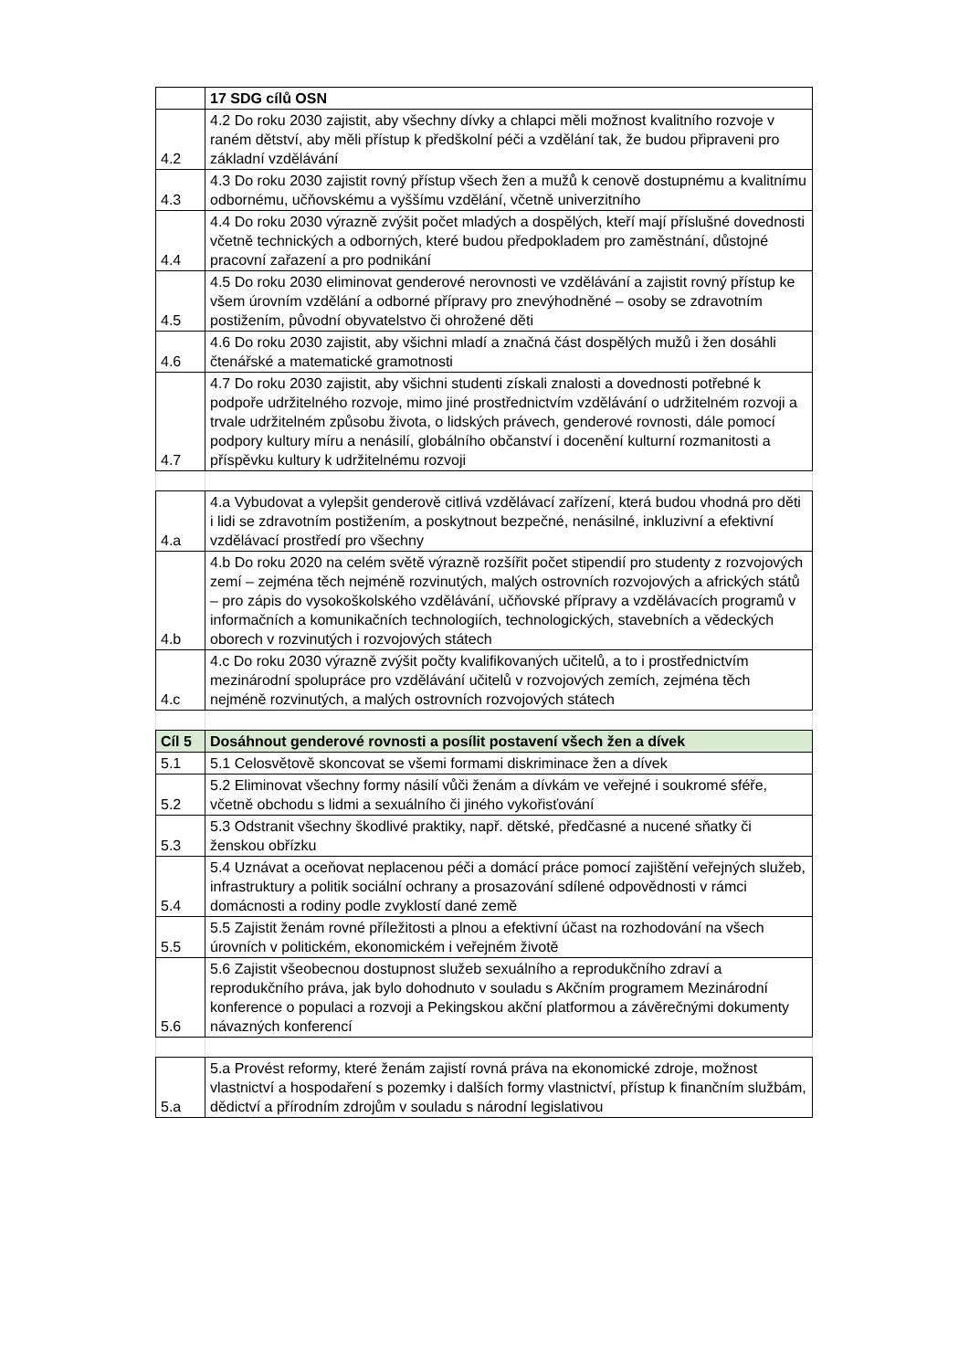| | 17 SDG cílů OSN |
| 4.2 | 4.2 Do roku 2030 zajistit, aby všechny dívky a chlapci měli možnost kvalitního rozvoje v raném dětství, aby měli přístup k předškolní péči a vzdělání tak, že budou připraveni pro základní vzdělávání |
| 4.3 | 4.3 Do roku 2030 zajistit rovný přístup všech žen a mužů k cenově dostupnému a kvalitnímu odbornému, učňovskému a vyššímu vzdělání, včetně univerzitního |
| 4.4 | 4.4 Do roku 2030 výrazně zvýšit počet mladých a dospělých, kteří mají příslušné dovednosti včetně technických a odborných, které budou předpokladem pro zaměstnání, důstojné pracovní zařazení a pro podnikání |
| 4.5 | 4.5 Do roku 2030 eliminovat genderové nerovnosti ve vzdělávání a zajistit rovný přístup ke všem úrovním vzdělání a odborné přípravy pro znevýhodněné – osoby se zdravotním postižením, původní obyvatelstvo či ohrožené děti |
| 4.6 | 4.6 Do roku 2030 zajistit, aby všichni mladí a značná část dospělých mužů i žen dosáhli čtenářské a matematické gramotnosti |
| 4.7 | 4.7 Do roku 2030 zajistit, aby všichni studenti získali znalosti a dovednosti potřebné k podpoře udržitelného rozvoje, mimo jiné prostřednictvím vzdělávání o udržitelném rozvoji a trvale udržitelném způsobu života, o lidských právech, genderové rovnosti, dále pomocí podpory kultury míru a nenásilí, globálního občanství i docenění kulturní rozmanitosti a příspěvku kultury k udržitelnému rozvoji |
| 4.a | 4.a Vybudovat a vylepšit genderově citlivá vzdělávací zařízení, která budou vhodná pro děti i lidi se zdravotním postižením, a poskytnout bezpečné, nenásilné, inkluzivní a efektivní vzdělávací prostředí pro všechny |
| 4.b | 4.b Do roku 2020 na celém světě výrazně rozšířit počet stipendií pro studenty z rozvojových zemí – zejména těch nejméně rozvinutých, malých ostrovních rozvojových a afrických států – pro zápis do vysokoškolského vzdělávání, učňovské přípravy a vzdělávacích programů v informačních a komunikačních technologiích, technologických, stavebních a vědeckých oborech v rozvinutých i rozvojových státech |
| 4.c | 4.c Do roku 2030 výrazně zvýšit počty kvalifikovaných učitelů, a to i prostřednictvím mezinárodní spolupráce pro vzdělávání učitelů v rozvojových zemích, zejména těch nejméně rozvinutých, a malých ostrovních rozvojových státech |
| Cíl 5 | Dosáhnout genderové rovnosti a posílit postavení všech žen a dívek |
| 5.1 | 5.1 Celosvětově skoncovat se všemi formami diskriminace žen a dívek |
| 5.2 | 5.2 Eliminovat všechny formy násilí vůči ženám a dívkám ve veřejné i soukromé sféře, včetně obchodu s lidmi a sexuálního či jiného vykořisťování |
| 5.3 | 5.3 Odstranit všechny škodlivé praktiky, např. dětské, předčasné a nucené sňatky či ženskou obřízku |
| 5.4 | 5.4 Uznávat a oceňovat neplacenou péči a domácí práce pomocí zajištění veřejných služeb, infrastruktury a politik sociální ochrany a prosazování sdílené odpovědnosti v rámci domácnosti a rodiny podle zvyklostí dané země |
| 5.5 | 5.5 Zajistit ženám rovné příležitosti a plnou a efektivní účast na rozhodování na všech úrovních v politickém, ekonomickém i veřejném životě |
| 5.6 | 5.6 Zajistit všeobecnou dostupnost služeb sexuálního a reprodukčního zdraví a reprodukčního práva, jak bylo dohodnuto v souladu s Akčním programem Mezinárodní konference o populaci a rozvoji a Pekingskou akční platformou a závěrečnými dokumenty návazných konferencí |
| 5.a | 5.a Provést reformy, které ženám zajistí rovná práva na ekonomické zdroje, možnost vlastnictví a hospodaření s pozemky i dalších formy vlastnictví, přístup k finančním službám, dědictví a přírodním zdrojům v souladu s národní legislativou |